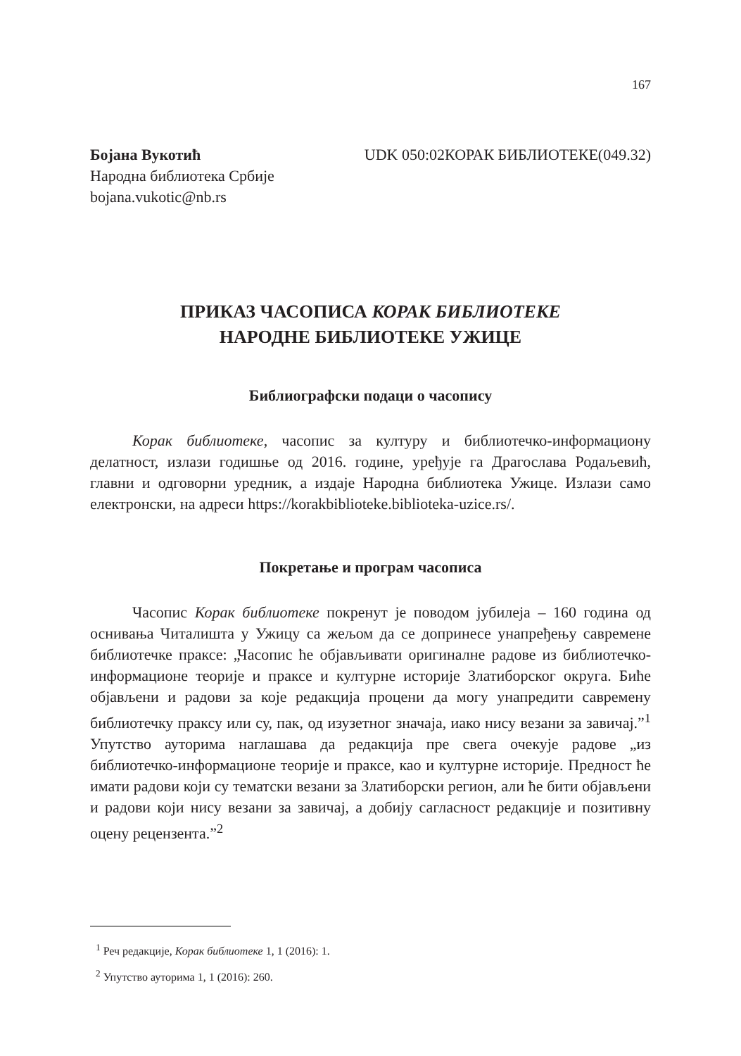167
Бојана Вукотић
Народна библиотека Србије
bojana.vukotic@nb.rs
UDK 050:02КОРАК БИБЛИОТЕКЕ(049.32)
ПРИКАЗ ЧАСОПИСА КОРАК БИБЛИОТЕКЕ
НАРОДНЕ БИБЛИОТЕКЕ УЖИЦЕ
Библиографски подаци о часопису
Корак библиотеке, часопис за културу и библиотечко-информациону делатност, излази годишње од 2016. године, уређује га Драгослава Родаљевић, главни и одговорни уредник, а издаје Народна библиотека Ужице. Излази само електронски, на адреси https://korakbiblioteke.biblioteka-uzice.rs/.
Покретање и програм часописа
Часопис Корак библиотеке покренут је поводом јубилеја – 160 година од оснивања Читалишта у Ужицу са жељом да се допринесе унапређењу савремене библиотечке праксе: „Часопис ће објављивати оригиналне радове из библиотечко-информационе теорије и праксе и културне историје Златиборског округа. Биће објављени и радови за које редакција процени да могу унапредити савремену библиотечку праксу или су, пак, од изузетног значаја, иако нису везани за завичај.”<sup>1</sup> Упутство ауторима наглашава да редакција пре свега очекује радове „из библиотечко-информационе теорије и праксе, као и културне историје. Предност ће имати радови који су тематски везани за Златиборски регион, али ће бити објављени и радови који нису везани за завичај, а добију сагласност редакције и позитивну оцену рецензента.”<sup>2</sup>
<sup>1</sup> Реч редакције, Корак библиотеке 1, 1 (2016): 1.
<sup>2</sup> Упутство ауторима 1, 1 (2016): 260.